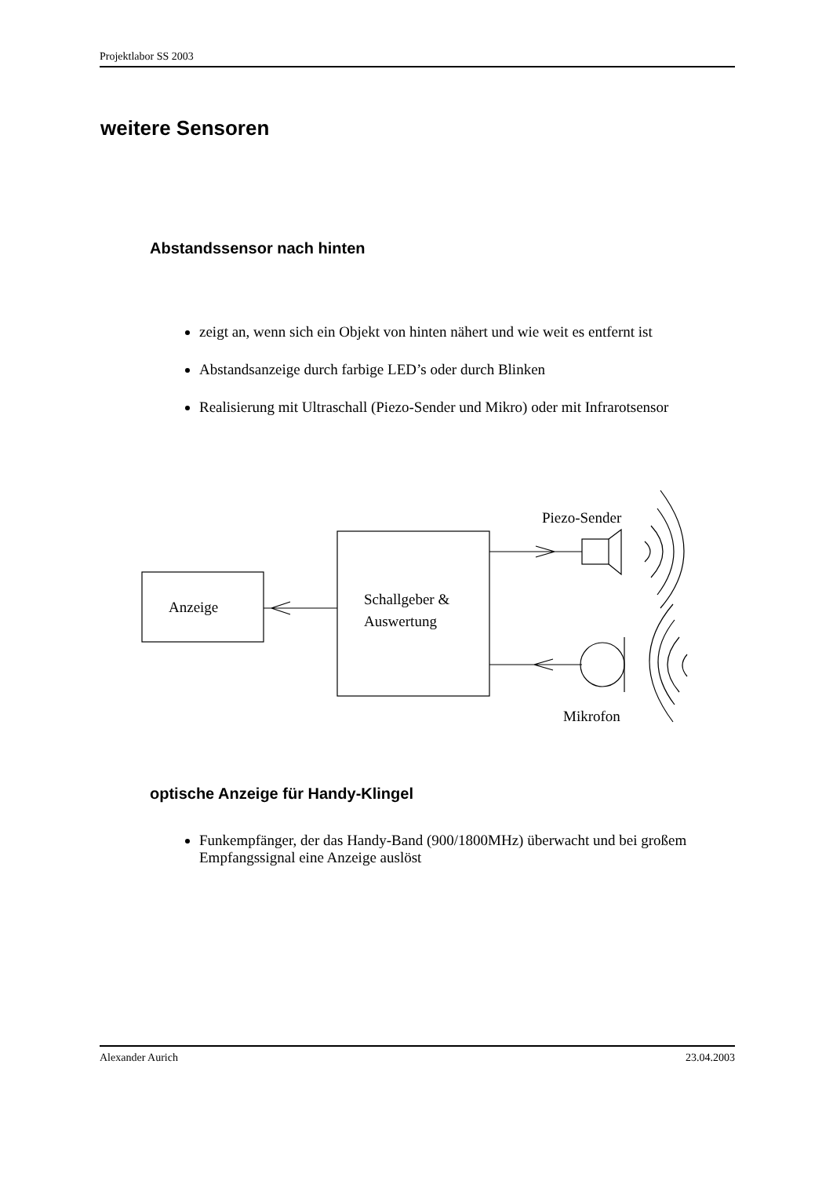Projektlabor SS 2003
weitere Sensoren
Abstandssensor nach hinten
zeigt an, wenn sich ein Objekt von hinten nähert und wie weit es entfernt ist
Abstandsanzeige durch farbige LED’s oder durch Blinken
Realisierung mit Ultraschall (Piezo-Sender und Mikro) oder mit Infrarotsensor
Piezo-Sender
Anzeige
Schallgeber &
Auswertung
Mikrofon
optische Anzeige für Handy-Klingel
Funkempfänger, der das Handy-Band (900/1800MHz) überwacht und bei großem Empfangssignal eine Anzeige auslöst
Alexander Aurich 23.04.2003